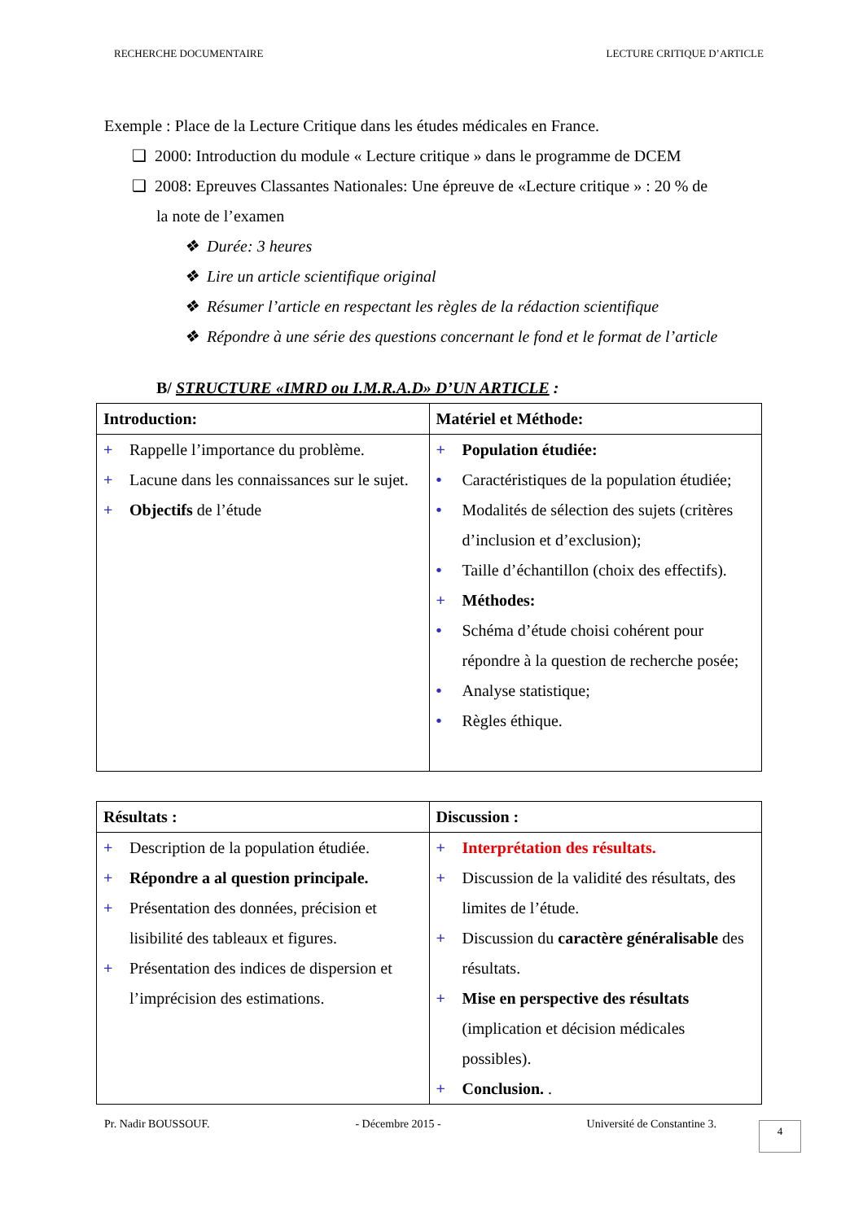RECHERCHE DOCUMENTAIRE LECTURE CRITIQUE D’ARTICLE
Exemple : Place de la Lecture Critique dans les études médicales en France.
❑ 2000: Introduction du module « Lecture critique » dans le programme de DCEM
❑ 2008: Epreuves Classantes Nationales: Une épreuve de «Lecture critique » : 20 % de
la note de l’examen
❖ Durée: 3 heures
❖ Lire un article scientifique original
❖ Résumer l’article en respectant les règles de la rédaction scientifique
❖ Répondre à une série des questions concernant le fond et le format de l’article
B/ STRUCTURE «IMRD ou I.M.R.A.D» D’UN ARTICLE :
| Introduction: | Matériel et Méthode: |
| --- | --- |
| + Rappelle l’importance du problème. + Lacune dans les connaissances sur le sujet. + Objectifs de l’étude | + Population étudiée: • Caractéristiques de la population étudiée; • Modalités de sélection des sujets (critères d’inclusion et d’exclusion); • Taille d’échantillon (choix des effectifs). + Méthodes: • Schéma d’étude choisi cohérent pour répondre à la question de recherche posée; • Analyse statistique; • Règles éthique. |
| Résultats : | Discussion : |
| --- | --- |
| + Description de la population étudiée. + Répondre a al question principale. + Présentation des données, précision et lisibilité des tableaux et figures. + Présentation des indices de dispersion et l’imprécision des estimations. | + Interprétation des résultats. + Discussion de la validité des résultats, des limites de l’étude. + Discussion du caractère généralisable des résultats. + Mise en perspective des résultats (implication et décision médicales possibles). + Conclusion. . |
Pr. Nadir BOUSSOUF. - Décembre 2015 - Université de Constantine 3.
4